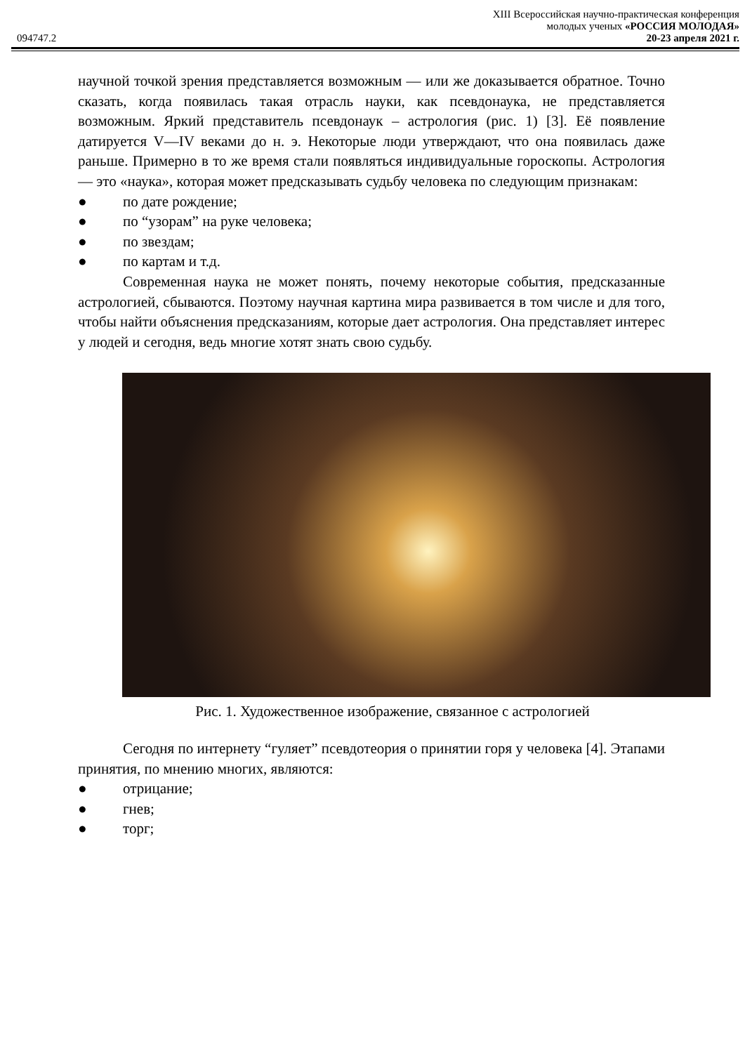XIII Всероссийская научно-практическая конференция
молодых ученых «РОССИЯ МОЛОДАЯ»
094747.2 20-23 апреля 2021 г.
научной точкой зрения представляется возможным — или же доказывается обратное. Точно сказать, когда появилась такая отрасль науки, как псевдонаука, не представляется возможным. Яркий представитель псевдонаук – астрология (рис. 1) [3]. Её появление датируется V—IV веками до н. э. Некоторые люди утверждают, что она появилась даже раньше. Примерно в то же время стали появляться индивидуальные гороскопы. Астрология — это «наука», которая может предсказывать судьбу человека по следующим признакам:
● по дате рождение;
● по “узорам” на руке человека;
● по звездам;
● по картам и т.д.
Современная наука не может понять, почему некоторые события, предсказанные астрологией, сбываются. Поэтому научная картина мира развивается в том числе и для того, чтобы найти объяснения предсказаниям, которые дает астрология. Она представляет интерес у людей и сегодня, ведь многие хотят знать свою судьбу.
Рис. 1. Художественное изображение, связанное с астрологией
Сегодня по интернету “гуляет” псевдотеория о принятии горя у человека [4]. Этапами принятия, по мнению многих, являются:
● отрицание;
● гнев;
● торг;